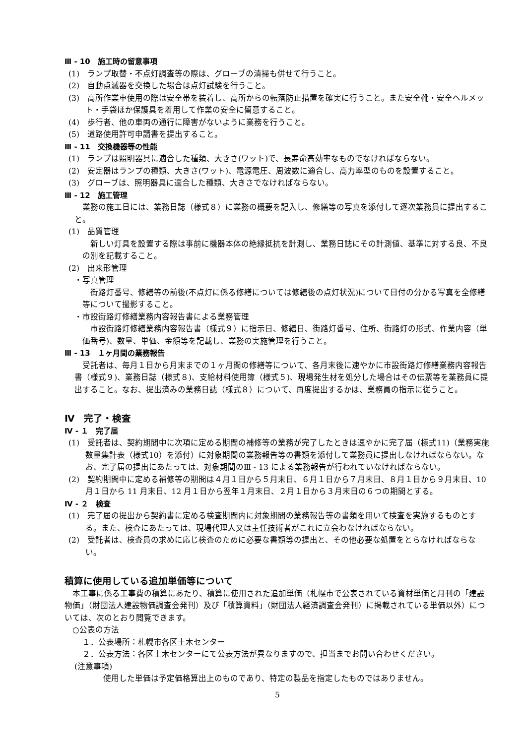Ⅲ - 10　施工時の留意事項
(1)　ランプ取替・不点灯調査等の際は、グローブの清掃も併せて行うこと。
(2)　自動点滅器を交換した場合は点灯試験を行うこと。
(3)　高所作業車使用の際は安全帯を装着し、高所からの転落防止措置を確実に行うこと。また安全靴・安全ヘルメット・手袋ほか保護具を着用して作業の安全に留意すること。
(4)　歩行者、他の車両の通行に障害がないように業務を行うこと。
(5)　道路使用許可申請書を提出すること。
Ⅲ - 11　交換機器等の性能
(1)　ランプは照明器具に適合した種類、大きさ(ワット)で、長寿命高効率なものでなければならない。
(2)　安定器はランプの種類、大きさ(ワット)、電源電圧、周波数に適合し、高力率型のものを設置すること。
(3)　グローブは、照明器具に適合した種類、大きさでなければならない。
Ⅲ - 12　施工管理
業務の施工日には、業務日誌（様式８）に業務の概要を記入し、修繕等の写真を添付して逐次業務員に提出すること。
(1)　品質管理
新しい灯具を設置する際は事前に機器本体の絶縁抵抗を計測し、業務日誌にその計測値、基準に対する良、不良の別を記載すること。
(2)　出来形管理
・写真管理
街路灯番号、修繕等の前後(不点灯に係る修繕については修繕後の点灯状況)について日付の分かる写真を全修繕等について撮影すること。
・市設街路灯修繕業務内容報告書による業務管理
市設街路灯修繕業務内容報告書（様式９）に指示日、修繕日、街路灯番号、住所、街路灯の形式、作業内容（単価番号)、数量、単価、金額等を記載し、業務の実施管理を行うこと。
Ⅲ - 13　１ヶ月間の業務報告
受託者は、毎月１日から月末までの１ヶ月間の修繕等について、各月末後に速やかに市設街路灯修繕業務内容報告書（様式９)、業務日誌（様式８)、支給材料使用簿（様式５)、現場発生材を処分した場合はその伝票等を業務員に提出すること。なお、提出済みの業務日誌（様式８）について、再度提出するかは、業務員の指示に従うこと。
Ⅳ　完了・検査
Ⅳ - １　完了届
(1)　受託者は、契約期間中に次項に定める期間の補修等の業務が完了したときは速やかに完了届（様式11)（業務実施数量集計表（様式10）を添付）に対象期間の業務報告等の書類を添付して業務員に提出しなければならない。なお、完了届の提出にあたっては、対象期間のⅢ - 13 による業務報告が行われていなければならない。
(2)　契約期間中に定める補修等の期間は４月１日から５月末日、６月１日から７月末日、８月１日から９月末日、10 月１日から 11 月末日、12 月１日から翌年１月末日、２月１日から３月末日の６つの期間とする。
Ⅳ - ２　検査
(1)　完了届の提出から契約書に定める検査期間内に対象期間の業務報告等の書類を用いて検査を実施するものとする。また、検査にあたっては、現場代理人又は主任技術者がこれに立会わなければならない。
(2)　受託者は、検査員の求めに応じ検査のために必要な書類等の提出と、その他必要な処置をとらなければならない。
積算に使用している追加単価等について
本工事に係る工事費の積算にあたり、積算に使用された追加単価（札幌市で公表されている資材単価と月刊の「建設物価」（財団法人建設物価調査会発刊）及び「積算資料」（財団法人経済調査会発刊）に掲載されている単価以外）については、次のとおり閲覧できます。
○公表の方法
１．公表場所：札幌市各区土木センター
２．公表方法：各区土木センターにて公表方法が異なりますので、担当までお問い合わせください。
(注意事項)
使用した単価は予定価格算出上のものであり、特定の製品を指定したものではありません。
5